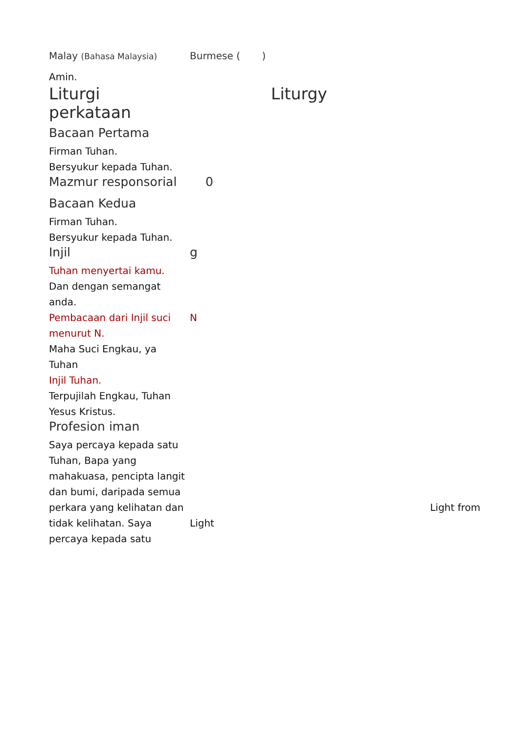| Malay (Bahasa Malaysia) | Burmese ( ) |
| Amin. | |
| Liturgi perkataan | Liturgy |
| Bacaan Pertama | |
| Firman Tuhan. | |
| Bersyukur kepada Tuhan. | |
| Mazmur responsorial | 0 |
| Bacaan Kedua | |
| Firman Tuhan. | |
| Bersyukur kepada Tuhan. | |
| Injil | g |
| Tuhan menyertai kamu. | |
| Dan dengan semangat anda. | |
| Pembacaan dari Injil suci menurut N. | N |
| Maha Suci Engkau, ya Tuhan | |
| Injil Tuhan. | |
| Terpujilah Engkau, Tuhan Yesus Kristus. | |
| Profesion iman | |
| Saya percaya kepada satu Tuhan, Bapa yang mahakuasa, pencipta langit dan bumi, daripada semua perkara yang kelihatan dan tidak kelihatan. Saya percaya kepada satu | Light from Light |